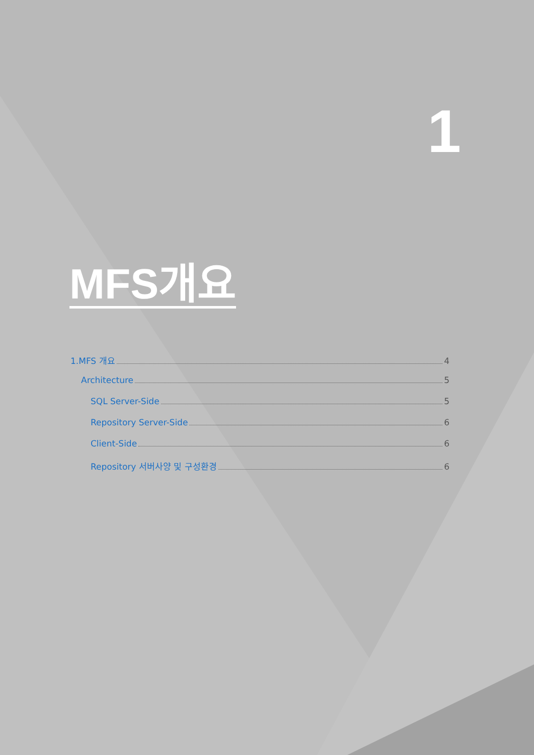1
MFS개요
1.MFS 개요 4
Architecture 5
SQL Server-Side 5
Repository Server-Side 6
Client-Side 6
Repository 서버사양 및 구성환경 6